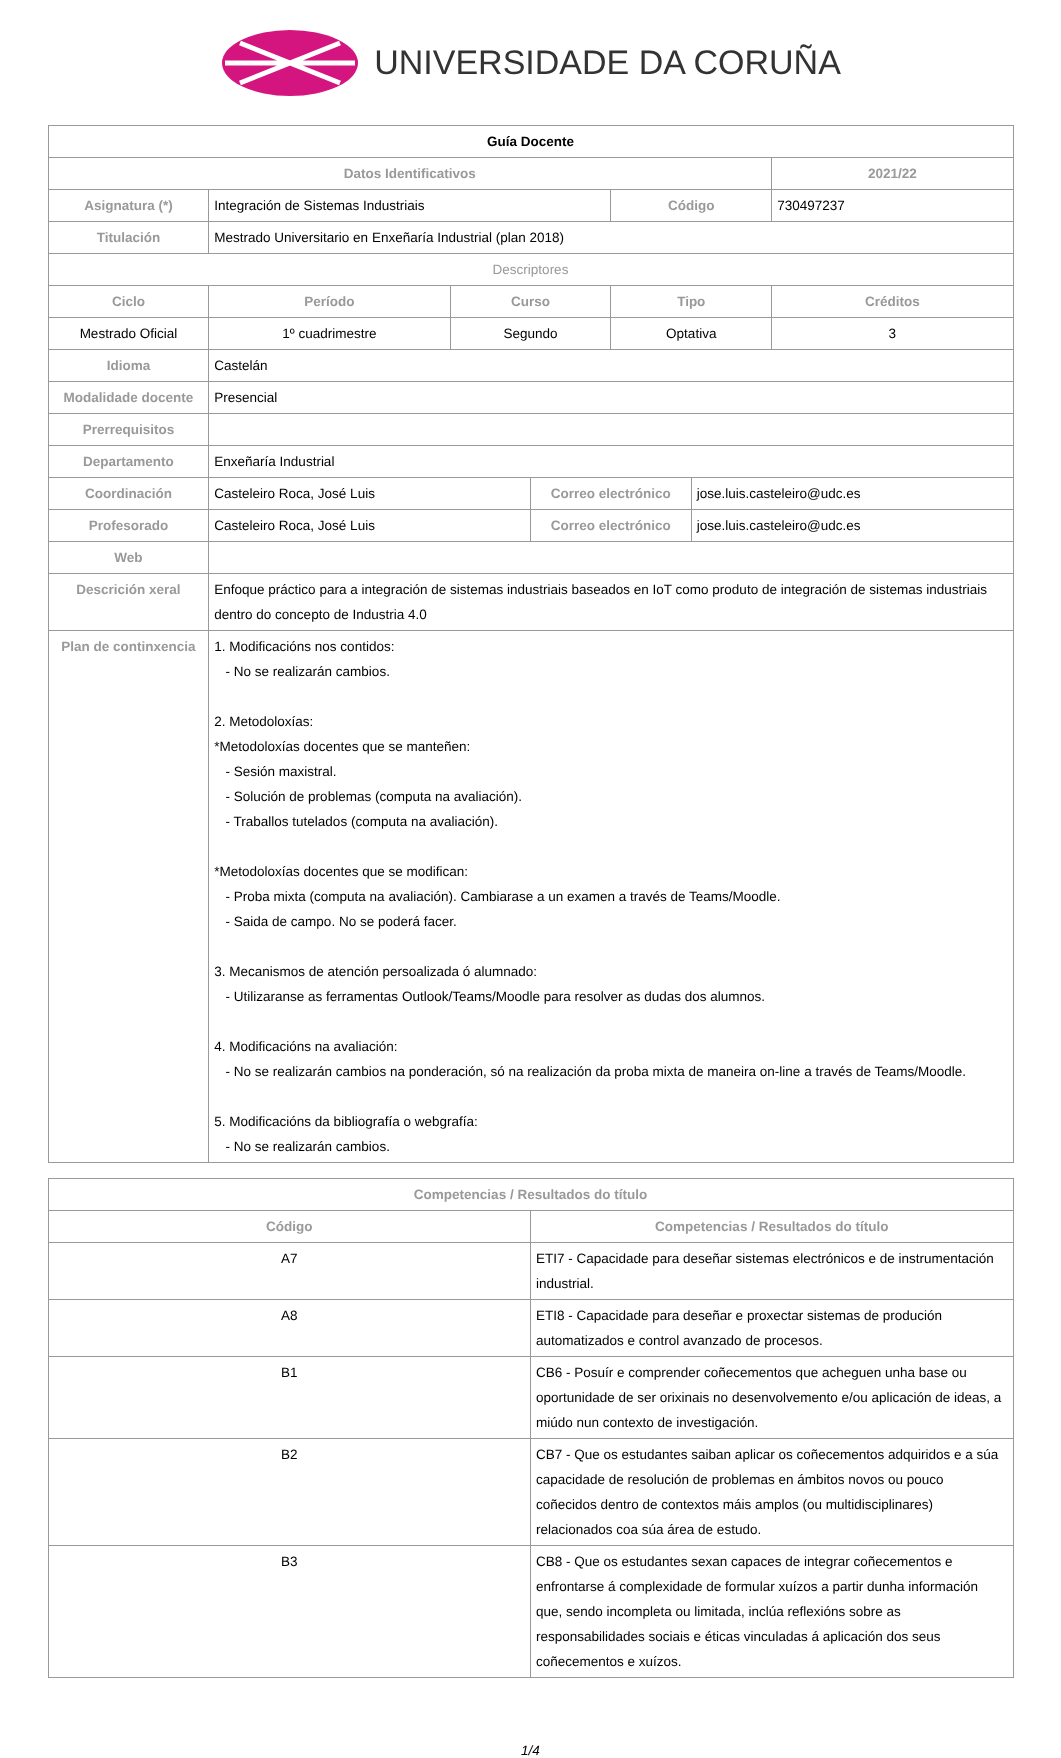UNIVERSIDADE DA CORUÑA
| Guía Docente | | | | | | |
| --- | --- | --- | --- | --- | --- | --- |
| Datos Identificativos | | | | | | 2021/22 |
| Asignatura (*) | Integración de Sistemas Industriais | | | Código | | 730497237 |
| Titulación | Mestrado Universitario en Enxeñaría Industrial (plan 2018) | | | | | |
| Descriptores | | | | | | |
| Ciclo | Período | Curso | | Tipo | | Créditos |
| Mestrado Oficial | 1º cuadrimestre | Segundo | | Optativa | | 3 |
| Idioma | Castelán | | | | | |
| Modalidade docente | Presencial | | | | | |
| Prerrequisitos | | | | | | |
| Departamento | Enxeñaría Industrial | | | | | |
| Coordinación | Casteleiro Roca, José Luis | | Correo electrónico | | jose.luis.casteleiro@udc.es | |
| Profesorado | Casteleiro Roca, José Luis | | Correo electrónico | | jose.luis.casteleiro@udc.es | |
| Web | | | | | | |
| Descrición xeral | Enfoque práctico para a integración de sistemas industriais baseados en IoT como produto de integración de sistemas industriais dentro do concepto de Industria 4.0 | | | | | |
| Plan de continxencia | 1. Modificacións nos contidos: - No se realizarán cambios. 2. Metodoloxías: *Metodoloxías docentes que se manteñen: - Sesión maxistral. - Solución de problemas (computa na avaliación). - Traballos tutelados (computa na avaliación). *Metodoloxías docentes que se modifican: - Proba mixta (computa na avaliación). Cambiarase a un examen a través de Teams/Moodle. - Saida de campo. No se poderá facer. 3. Mecanismos de atención persoalizada ó alumnado: - Utilizaranse as ferramentas Outlook/Teams/Moodle para resolver as dudas dos alumnos. 4. Modificacións na avaliación: - No se realizarán cambios na ponderación, só na realización da proba mixta de maneira on-line a través de Teams/Moodle. 5. Modificacións da bibliografía o webgrafía: - No se realizarán cambios. | | | | | |
| Competencias / Resultados do título | |
| --- | --- |
| Código | Competencias / Resultados do título |
| A7 | ETI7 - Capacidade para deseñar sistemas electrónicos e de instrumentación industrial. |
| A8 | ETI8 - Capacidade para deseñar e proxectar sistemas de produción automatizados e control avanzado de procesos. |
| B1 | CB6 - Posuír e comprender coñecementos que acheguen unha base ou oportunidade de ser orixinais no desenvolvemento e/ou aplicación de ideas, a miúdo nun contexto de investigación. |
| B2 | CB7 - Que os estudantes saiban aplicar os coñecementos adquiridos e a súa capacidade de resolución de problemas en ámbitos novos ou pouco coñecidos dentro de contextos máis amplos (ou multidisciplinares) relacionados coa súa área de estudo. |
| B3 | CB8 - Que os estudantes sexan capaces de integrar coñecementos e enfrontarse á complexidade de formular xuízos a partir dunha información que, sendo incompleta ou limitada, inclúa reflexións sobre as responsabilidades sociais e éticas vinculadas á aplicación dos seus coñecementos e xuízos. |
1/4